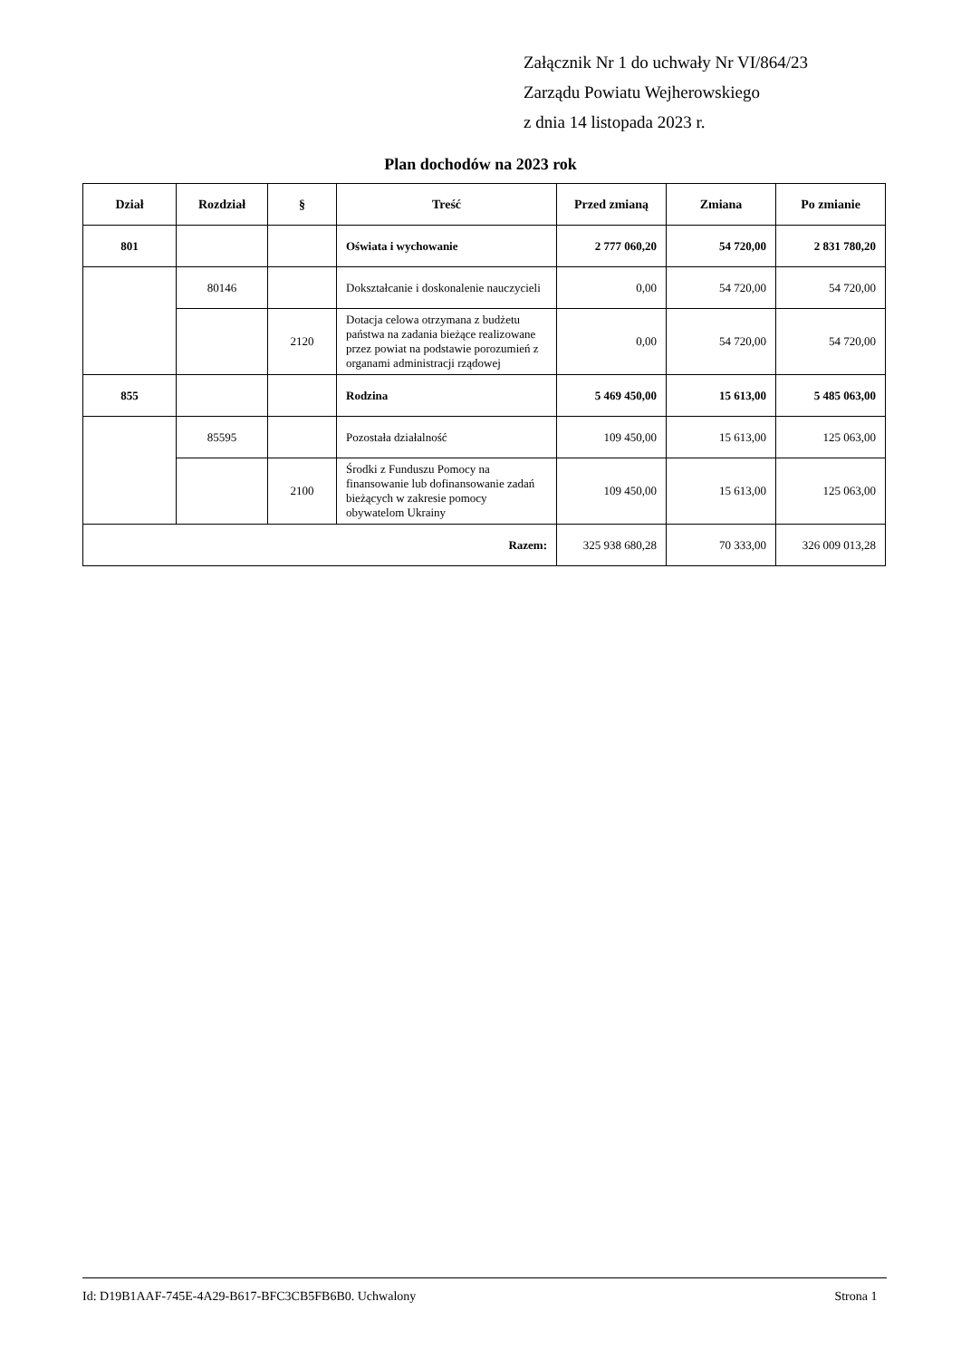Załącznik Nr 1 do uchwały Nr VI/864/23
Zarządu Powiatu Wejherowskiego
z dnia 14 listopada 2023 r.
Plan dochodów na 2023 rok
| Dział | Rozdział | § | Treść | Przed zmianą | Zmiana | Po zmianie |
| --- | --- | --- | --- | --- | --- | --- |
| 801 | | | Oświata i wychowanie | 2 777 060,20 | 54 720,00 | 2 831 780,20 |
| | 80146 | | Dokształcanie i doskonalenie nauczycieli | 0,00 | 54 720,00 | 54 720,00 |
| | | 2120 | Dotacja celowa otrzymana z budżetu państwa na zadania bieżące realizowane przez powiat na podstawie porozumień z organami administracji rządowej | 0,00 | 54 720,00 | 54 720,00 |
| 855 | | | Rodzina | 5 469 450,00 | 15 613,00 | 5 485 063,00 |
| | 85595 | | Pozostała działalność | 109 450,00 | 15 613,00 | 125 063,00 |
| | | 2100 | Środki z Funduszu Pomocy na finansowanie lub dofinansowanie zadań bieżących w zakresie pomocy obywatelom Ukrainy | 109 450,00 | 15 613,00 | 125 063,00 |
| Razem: | | | | 325 938 680,28 | 70 333,00 | 326 009 013,28 |
Id: D19B1AAF-745E-4A29-B617-BFC3CB5FB6B0. Uchwalony Strona 1